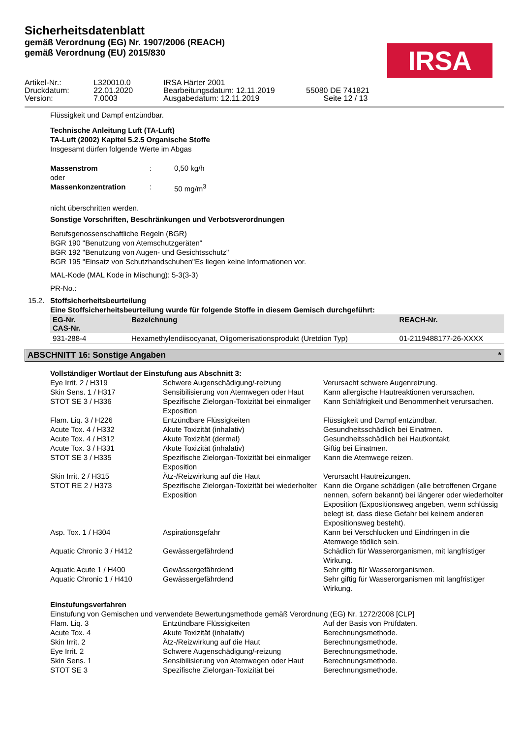Sicherheitsdatenblatt
gemäß Verordnung (EG) Nr. 1907/2006 (REACH)
gemäß Verordnung (EU) 2015/830
IRSA
| Artikel-Nr.: | L320010.0 | IRSA Härter 2001 | |
| Druckdatum: | 22.01.2020 | Bearbeitungsdatum: 12.11.2019 | 55080 DE 741821 |
| Version: | 7.0003 | Ausgabedatum: 12.11.2019 | Seite 12 / 13 |
Flüssigkeit und Dampf entzündbar.
Technische Anleitung Luft (TA-Luft)
TA-Luft (2002) Kapitel 5.2.5 Organische Stoffe
Insgesamt dürfen folgende Werte im Abgas
| Massenstrom | : | 0,50 kg/h |
| oder | | |
| Massenkonzentration | : | 50 mg/m<sup>3</sup> |
nicht überschritten werden.
Sonstige Vorschriften, Beschränkungen und Verbotsverordnungen
Berufsgenossenschaftliche Regeln (BGR)
BGR 190 "Benutzung von Atemschutzgeräten"
BGR 192 "Benutzung von Augen- und Gesichtsschutz"
BGR 195 "Einsatz von Schutzhandschuhen"Es liegen keine Informationen vor.
MAL-Kode (MAL Kode in Mischung): 5-3(3-3)
PR-No.:
15.2. Stoffsicherheitsbeurteilung
Eine Stoffsicherheitsbeurteilung wurde für folgende Stoffe in diesem Gemisch durchgeführt:
| EG-Nr. CAS-Nr. | Bezeichnung | REACH-Nr. |
| --- | --- | --- |
| 931-288-4 | Hexamethylendiisocyanat, Oligomerisationsprodukt (Uretdion Typ) | 01-2119488177-26-XXXX |
ABSCHNITT 16: Sonstige Angaben *
Vollständiger Wortlaut der Einstufung aus Abschnitt 3:
| Eye Irrit. 2 / H319 | Schwere Augenschädigung/-reizung | Verursacht schwere Augenreizung. |
| Skin Sens. 1 / H317 | Sensibilisierung von Atemwegen oder Haut | Kann allergische Hautreaktionen verursachen. |
| STOT SE 3 / H336 | Spezifische Zielorgan-Toxizität bei einmaliger Exposition | Kann Schläfrigkeit und Benommenheit verursachen. |
| Flam. Liq. 3 / H226 | Entzündbare Flüssigkeiten | Flüssigkeit und Dampf entzündbar. |
| Acute Tox. 4 / H332 | Akute Toxizität (inhalativ) | Gesundheitsschädlich bei Einatmen. |
| Acute Tox. 4 / H312 | Akute Toxizität (dermal) | Gesundheitsschädlich bei Hautkontakt. |
| Acute Tox. 3 / H331 | Akute Toxizität (inhalativ) | Giftig bei Einatmen. |
| STOT SE 3 / H335 | Spezifische Zielorgan-Toxizität bei einmaliger Exposition | Kann die Atemwege reizen. |
| Skin Irrit. 2 / H315 | Ätz-/Reizwirkung auf die Haut | Verursacht Hautreizungen. |
| STOT RE 2 / H373 | Spezifische Zielorgan-Toxizität bei wiederholter Exposition | Kann die Organe schädigen (alle betroffenen Organe nennen, sofern bekannt) bei längerer oder wiederholter Exposition (Expositionsweg angeben, wenn schlüssig belegt ist, dass diese Gefahr bei keinem anderen Expositionsweg besteht). |
| Asp. Tox. 1 / H304 | Aspirationsgefahr | Kann bei Verschlucken und Eindringen in die Atemwege tödlich sein. |
| Aquatic Chronic 3 / H412 | Gewässergefährdend | Schädlich für Wasserorganismen, mit langfristiger Wirkung. |
| Aquatic Acute 1 / H400 | Gewässergefährdend | Sehr giftig für Wasserorganismen. |
| Aquatic Chronic 1 / H410 | Gewässergefährdend | Sehr giftig für Wasserorganismen mit langfristiger Wirkung. |
Einstufungsverfahren
Einstufung von Gemischen und verwendete Bewertungsmethode gemäß Verordnung (EG) Nr. 1272/2008 [CLP]
| Flam. Liq. 3 | Entzündbare Flüssigkeiten | Auf der Basis von Prüfdaten. |
| Acute Tox. 4 | Akute Toxizität (inhalativ) | Berechnungsmethode. |
| Skin Irrit. 2 | Ätz-/Reizwirkung auf die Haut | Berechnungsmethode. |
| Eye Irrit. 2 | Schwere Augenschädigung/-reizung | Berechnungsmethode. |
| Skin Sens. 1 | Sensibilisierung von Atemwegen oder Haut | Berechnungsmethode. |
| STOT SE 3 | Spezifische Zielorgan-Toxizität bei | Berechnungsmethode. |